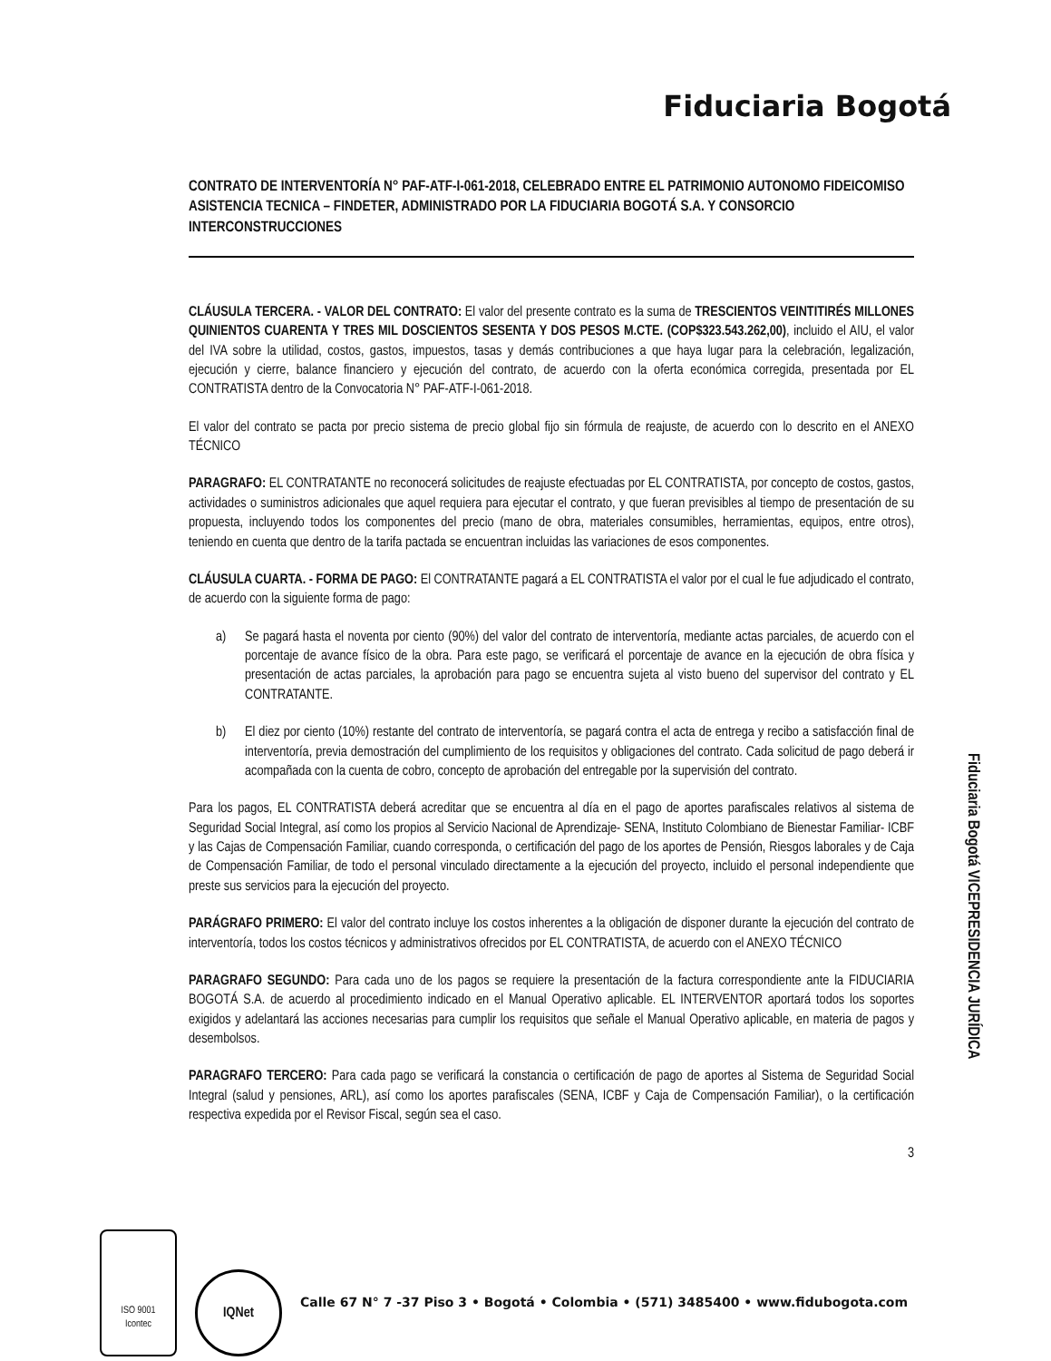Fiduciaria Bogotá
CONTRATO DE INTERVENTORÍA N° PAF-ATF-I-061-2018, CELEBRADO ENTRE EL PATRIMONIO AUTONOMO FIDEICOMISO ASISTENCIA TECNICA – FINDETER, ADMINISTRADO POR LA FIDUCIARIA BOGOTÁ S.A. Y CONSORCIO INTERCONSTRUCCIONES
CLÁUSULA TERCERA. - VALOR DEL CONTRATO: El valor del presente contrato es la suma de TRESCIENTOS VEINTITIRÉS MILLONES QUINIENTOS CUARENTA Y TRES MIL DOSCIENTOS SESENTA Y DOS PESOS M.CTE. (COP$323.543.262,00), incluido el AIU, el valor del IVA sobre la utilidad, costos, gastos, impuestos, tasas y demás contribuciones a que haya lugar para la celebración, legalización, ejecución y cierre, balance financiero y ejecución del contrato, de acuerdo con la oferta económica corregida, presentada por EL CONTRATISTA dentro de la Convocatoria N° PAF-ATF-I-061-2018.
El valor del contrato se pacta por precio sistema de precio global fijo sin fórmula de reajuste, de acuerdo con lo descrito en el ANEXO TÉCNICO
PARAGRAFO: EL CONTRATANTE no reconocerá solicitudes de reajuste efectuadas por EL CONTRATISTA, por concepto de costos, gastos, actividades o suministros adicionales que aquel requiera para ejecutar el contrato, y que fueran previsibles al tiempo de presentación de su propuesta, incluyendo todos los componentes del precio (mano de obra, materiales consumibles, herramientas, equipos, entre otros), teniendo en cuenta que dentro de la tarifa pactada se encuentran incluidas las variaciones de esos componentes.
CLÁUSULA CUARTA. - FORMA DE PAGO: El CONTRATANTE pagará a EL CONTRATISTA el valor por el cual le fue adjudicado el contrato, de acuerdo con la siguiente forma de pago:
a) Se pagará hasta el noventa por ciento (90%) del valor del contrato de interventoría, mediante actas parciales, de acuerdo con el porcentaje de avance físico de la obra. Para este pago, se verificará el porcentaje de avance en la ejecución de obra física y presentación de actas parciales, la aprobación para pago se encuentra sujeta al visto bueno del supervisor del contrato y EL CONTRATANTE.
b) El diez por ciento (10%) restante del contrato de interventoría, se pagará contra el acta de entrega y recibo a satisfacción final de interventoría, previa demostración del cumplimiento de los requisitos y obligaciones del contrato. Cada solicitud de pago deberá ir acompañada con la cuenta de cobro, concepto de aprobación del entregable por la supervisión del contrato.
Para los pagos, EL CONTRATISTA deberá acreditar que se encuentra al día en el pago de aportes parafiscales relativos al sistema de Seguridad Social Integral, así como los propios al Servicio Nacional de Aprendizaje- SENA, Instituto Colombiano de Bienestar Familiar- ICBF y las Cajas de Compensación Familiar, cuando corresponda, o certificación del pago de los aportes de Pensión, Riesgos laborales y de Caja de Compensación Familiar, de todo el personal vinculado directamente a la ejecución del proyecto, incluido el personal independiente que preste sus servicios para la ejecución del proyecto.
PARÁGRAFO PRIMERO: El valor del contrato incluye los costos inherentes a la obligación de disponer durante la ejecución del contrato de interventoría, todos los costos técnicos y administrativos ofrecidos por EL CONTRATISTA, de acuerdo con el ANEXO TÉCNICO
PARAGRAFO SEGUNDO: Para cada uno de los pagos se requiere la presentación de la factura correspondiente ante la FIDUCIARIA BOGOTÁ S.A. de acuerdo al procedimiento indicado en el Manual Operativo aplicable. EL INTERVENTOR aportará todos los soportes exigidos y adelantará las acciones necesarias para cumplir los requisitos que señale el Manual Operativo aplicable, en materia de pagos y desembolsos.
PARAGRAFO TERCERO: Para cada pago se verificará la constancia o certificación de pago de aportes al Sistema de Seguridad Social Integral (salud y pensiones, ARL), así como los aportes parafiscales (SENA, ICBF y Caja de Compensación Familiar), o la certificación respectiva expedida por el Revisor Fiscal, según sea el caso.
3
Fiduciaria Bogotá VICEPRESIDENCIA JURÍDICA
ISO 9001
Icontec
IQNet
Calle 67 N° 7 -37 Piso 3 • Bogotá • Colombia • (571) 3485400 • www.fidubogota.com